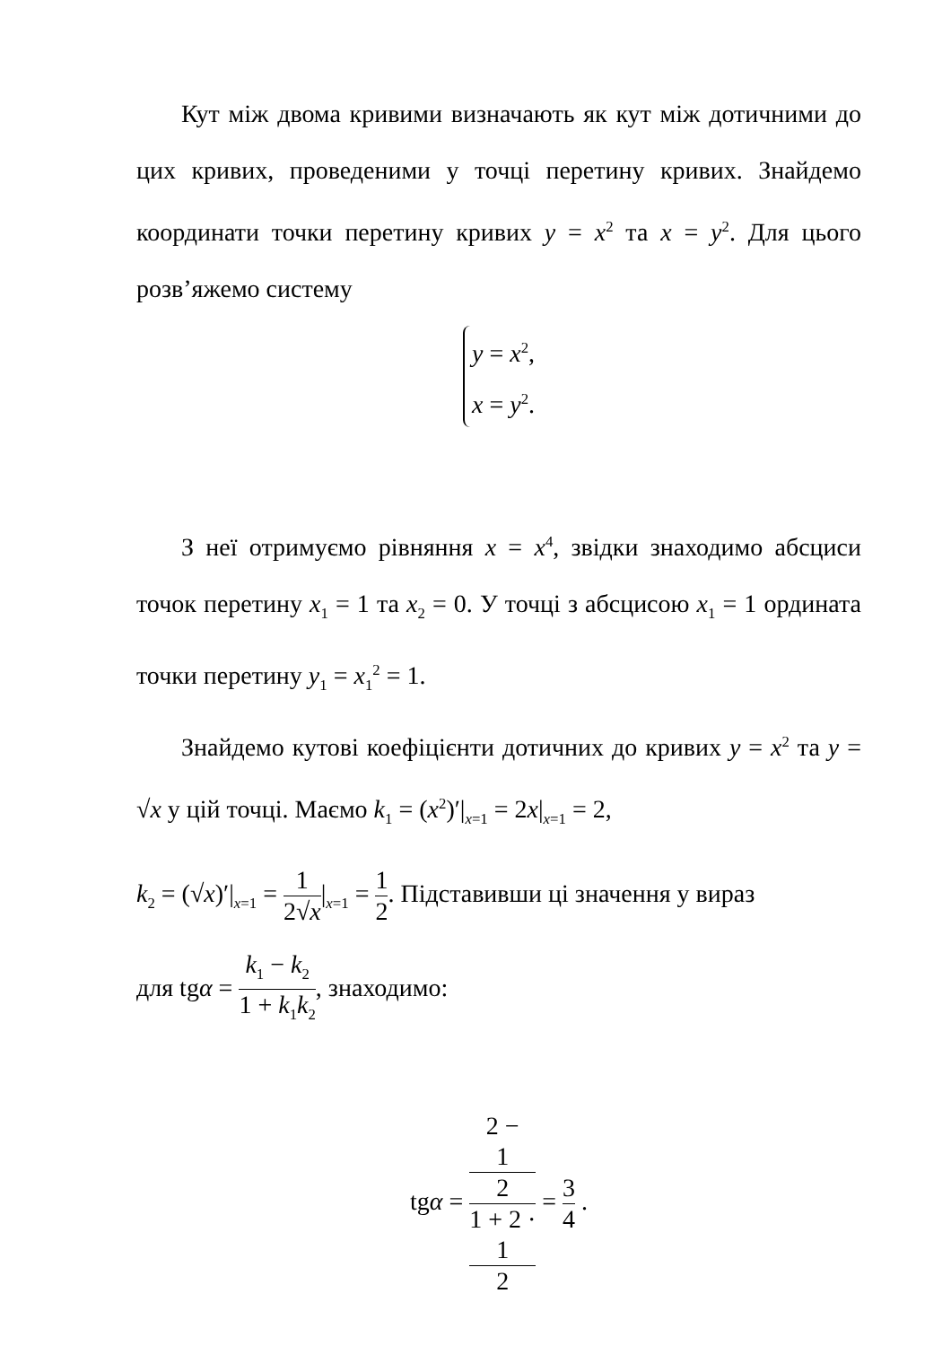Кут між двома кривими визначають як кут між дотичними до цих кривих, проведеними у точці перетину кривих. Знайдемо координати точки перетину кривих y = x<sup>2</sup> та x = y<sup>2</sup>. Для цього розв’яжемо систему
y = x<sup>2</sup>,
x = y<sup>2</sup>.
З неї отримуємо рівняння x = x<sup>4</sup>, звідки знаходимо абсциси точок перетину x<sub>1</sub> = 1 та x<sub>2</sub> = 0. У точці з абсцисою x<sub>1</sub> = 1 ордината точки перетину y<sub>1</sub> = x<sub>1</sub><sup>2</sup> = 1.
Знайдемо кутові коефіцієнти дотичних до кривих y = x<sup>2</sup> та y = √x у цій точці. Маємо k<sub>1</sub> = (x<sup>2</sup>)′|<sub>x=1</sub> = 2x|<sub>x=1</sub> = 2,
k<sub>2</sub> = (√x)′|<sub>x=1</sub> = 1 2√x|<sub>x=1</sub> = 1 2. Підставивши ці значення у вираз
для tgα = k<sub>1</sub> − k<sub>2</sub> 1 + k<sub>1</sub>k<sub>2</sub>, знаходимо:
tgα = 2 −
1
2 1 + 2 ·
1
2 = 3 4 .